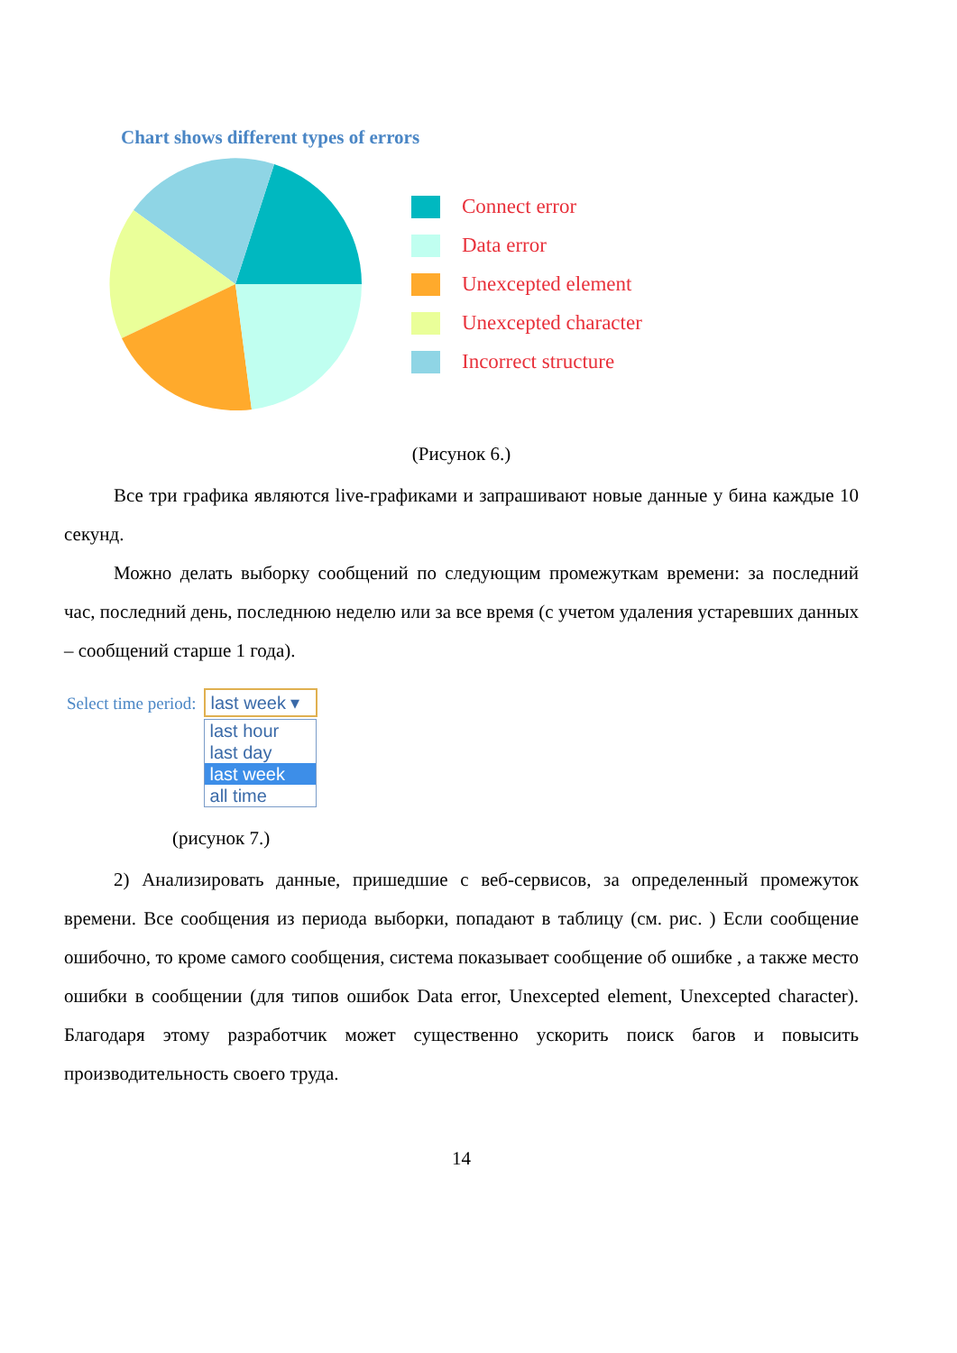Chart shows different types of errors
Connect error
Data error
Unexcepted element
Unexcepted character
Incorrect structure
(Рисунок 6.)
Все три графика являются live-графиками и запрашивают новые данные у бина каждые 10 секунд.
Можно делать выборку сообщений по следующим промежуткам времени: за последний час, последний день, последнюю неделю или за все время (с учетом удаления устаревших данных – сообщений старше 1 года).
Select time period:
last week ▾
last hour
last day
last week
all time
(рисунок 7.)
2) Анализировать данные, пришедшие с веб-сервисов, за определенный промежуток времени. Все сообщения из периода выборки, попадают в таблицу (см. рис. ) Если сообщение ошибочно, то кроме самого сообщения, система показывает сообщение об ошибке , а также место ошибки в сообщении (для типов ошибок Data error, Unexcepted element, Unexcepted character). Благодаря этому разработчик может существенно ускорить поиск багов и повысить производительность своего труда.
14